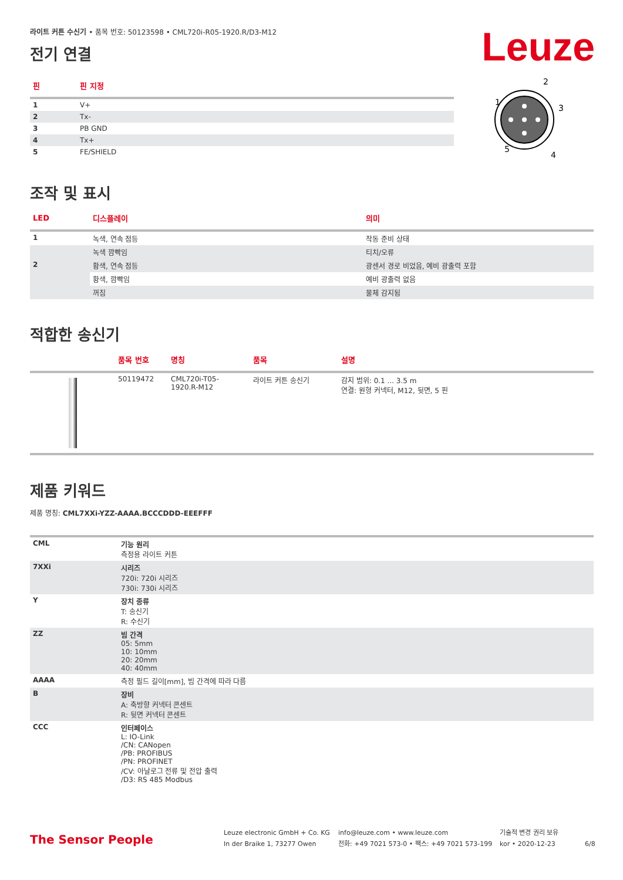Leuze
라이트 커튼 수신기 • 품목 번호: 50123598 • CML720i-R05-1920.R/D3-M12
전기 연결
| 핀 | 핀 지정 |
| --- | --- |
| 1 | V+ |
| 2 | Tx- |
| 3 | PB GND |
| 4 | Tx+ |
| 5 | FE/SHIELD |
2
1
3
5
4
조작 및 표시
| LED | 디스플레이 | 의미 |
| --- | --- | --- |
| 1 | 녹색, 연속 점등 | 작동 준비 상태 |
| | 녹색 깜빡임 | 티치/오류 |
| 2 | 황색, 연속 점등 | 광센서 경로 비었음, 예비 광출력 포함 |
| | 황색, 깜빡임 | 예비 광출력 없음 |
| | 꺼짐 | 물체 감지됨 |
적합한 송신기
| | 품목 번호 | 명칭 | 품목 | 설명 |
| --- | --- | --- | --- | --- |
| | 50119472 | CML720i-T05- 1920.R-M12 | 라이트 커튼 송신기 | 감지 범위: 0.1 ... 3.5 m 연결: 원형 커넥터, M12, 뒷면, 5 핀 |
제품 키워드
제품 명칭: CML7XXi-YZZ-AAAA.BCCCDDD-EEEFFF
| CML | 기능 원리 측정용 라이트 커튼 |
| 7XXi | 시리즈 720i: 720i 시리즈 730i: 730i 시리즈 |
| Y | 장치 종류 T: 송신기 R: 수신기 |
| ZZ | 빔 간격 05: 5mm 10: 10mm 20: 20mm 40: 40mm |
| AAAA | 측정 필드 길이[mm], 빔 간격에 따라 다름 |
| B | 장비 A: 축방향 커넥터 콘센트 R: 뒷면 커넥터 콘센트 |
| CCC | 인터페이스 L: IO-Link /CN: CANopen /PB: PROFIBUS /PN: PROFINET /CV: 아날로그 전류 및 전압 출력 /D3: RS 485 Modbus |
The Sensor People
Leuze electronic GmbH + Co. KG
In der Braike 1, 73277 Owen
info@leuze.com • www.leuze.com
전화: +49 7021 573-0 • 팩스: +49 7021 573-199
기술적 변경 권리 보유
kor • 2020-12-23
6/8